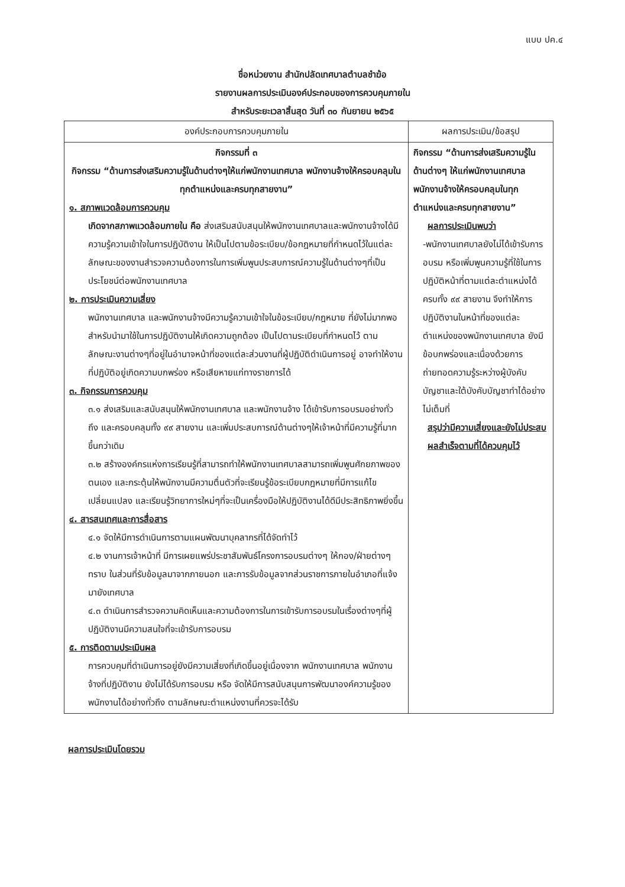แบบ ปค.๔
ชื่อหน่วยงาน สำนักปลัดเทศบาลตำบลชำฆ้อ
รายงานผลการประเมินองค์ประกอบของการควบคุมภายใน
สำหรับระยะเวลาสิ้นสุด วันที่ ๓๐ กันยายน ๒๕๖๕
| องค์ประกอบการควบคุมภายใน | ผลการประเมิน/ข้อสรุป |
| --- | --- |
| กิจกรรมที่ ๓ กิจกรรม “ด้านการส่งเสริมความรู้ในด้านต่างๆให้แก่พนักงานเทศบาล พนักงานจ้างให้ครอบคลุมในทุกตำแหน่งและครบทุกสายงาน” ๑. สภาพแวดล้อมการควบคุม เกิดจากสภาพแวดล้อมภายใน คือ ส่งเสริมสนับสนุนให้พนักงานเทศบาลและพนักงานจ้างได้มีความรู้ความเข้าใจในการปฏิบัติงาน ให้เป็นไปตามข้อระเบียบ/ข้อกฎหมายที่กำหนดไว้ในแต่ละลักษณะของงานสำรวจความต้องการในการเพิ่มพูนประสบการณ์ความรู้ในด้านต่างๆที่เป็นประโยชน์ต่อพนักงานเทศบาล ๒. การประเมินความเสี่ยง พนักงานเทศบาล และพนักงานจ้างมีความรู้ความเข้าใจในข้อระเบียบ/กฎหมาย ที่ยังไม่มากพอ สำหรับนำมาใช้ในการปฏิบัติงานให้เกิดความถูกต้อง เป็นไปตามระเบียบที่กำหนดไว้ ตามลักษณะงานต่างๆที่อยู่ในอำนาจหน้าที่ของแต่ละส่วนงานที่ผู้ปฏิบัติดำเนินการอยู่ อาจทำให้งานที่ปฏิบัติอยู่เกิดความบกพร่อง หรือเสียหายแก่ทางราชการได้ ๓. กิจกรรมการควบคุม ๓.๑ ส่งเสริมและสนับสนุนให้พนักงานเทศบาล และพนักงานจ้าง ได้เข้ารับการอบรมอย่างทั่วถึง และครอบคลุมทั้ง ๙๙ สายงาน และเพิ่มประสบการณ์ด้านต่างๆให้เจ้าหน้าที่มีความรู้ที่มากขึ้นกว่าเดิม ๓.๒ สร้างองค์กรแห่งการเรียนรู้ที่สามารถทำให้พนักงานเทศบาลสามารถเพิ่มพูนศักยภาพของตนเอง และกระตุ้นให้พนักงานมีความตื่นตัวที่จะเรียนรู้ข้อระเบียบกฎหมายที่มีการแก้ไขเปลี่ยนแปลง และเรียนรู้วิทยาการใหม่ๆที่จะเป็นเครื่องมือให้ปฏิบัติงานได้ดีมีประสิทธิภาพยิ่งขึ้น ๔. สารสนเทศและการสื่อสาร ๔.๑ จัดให้มีการดำเนินการตามแผนพัฒนาบุคลากรที่ได้จัดทำไว้ ๔.๒ งานการเจ้าหน้าที่ มีการเผยแพร่ประชาสัมพันธ์โครงการอบรมต่างๆ ให้กอง/ฝ่ายต่างๆ ทราบ ในส่วนที่รับข้อมูลมาจากภายนอก และการรับข้อมูลจากส่วนราชการภายในอำเภอที่แจ้งมายังเทศบาล ๔.๓ ดำเนินการสำรวจความคิดเห็นและความต้องการในการเข้ารับการอบรมในเรื่องต่างๆที่ผู้ปฏิบัติงานมีความสนใจที่จะเข้ารับการอบรม ๕. การติดตามประเมินผล การควบคุมที่ดำเนินการอยู่ยังมีความเสี่ยงที่เกิดขึ้นอยู่เนื่องจาก พนักงานเทศบาล พนักงานจ้างที่ปฏิบัติงาน ยังไม่ได้รับการอบรม หรือ จัดให้มีการสนับสนุนการพัฒนาองค์ความรู้ของพนักงานได้อย่างทั่วถึง ตามลักษณะตำแหน่งงานที่ควรจะได้รับ | กิจกรรม “ด้านการส่งเสริมความรู้ในด้านต่างๆ ให้แก่พนักงานเทศบาล พนักงานจ้างให้ครอบคลุมในทุกตำแหน่งและครบทุกสายงาน” ผลการประเมินพบว่า -พนักงานเทศบาลยังไม่ได้เข้ารับการอบรม หรือเพิ่มพูนความรู้ที่ใช้ในการปฏิบัติหน้าที่ตามแต่ละตำแหน่งได้ครบทั้ง ๙๙ สายงาน จึงทำให้การปฏิบัติงานในหน้าที่ของแต่ละตำแหน่งของพนักงานเทศบาล ยังมีข้อบกพร่องและเนื่องด้วยการถ่ายทอดความรู้ระหว่างผู้บังคับบัญชาและใต้บังคับบัญชาทำได้อย่างไม่เต็มที่ สรุปว่ามีความเสี่ยงและยังไม่ประสบผลสำเร็จตามที่ได้ควบคุมไว้ |
ผลการประเมินโดยรวม